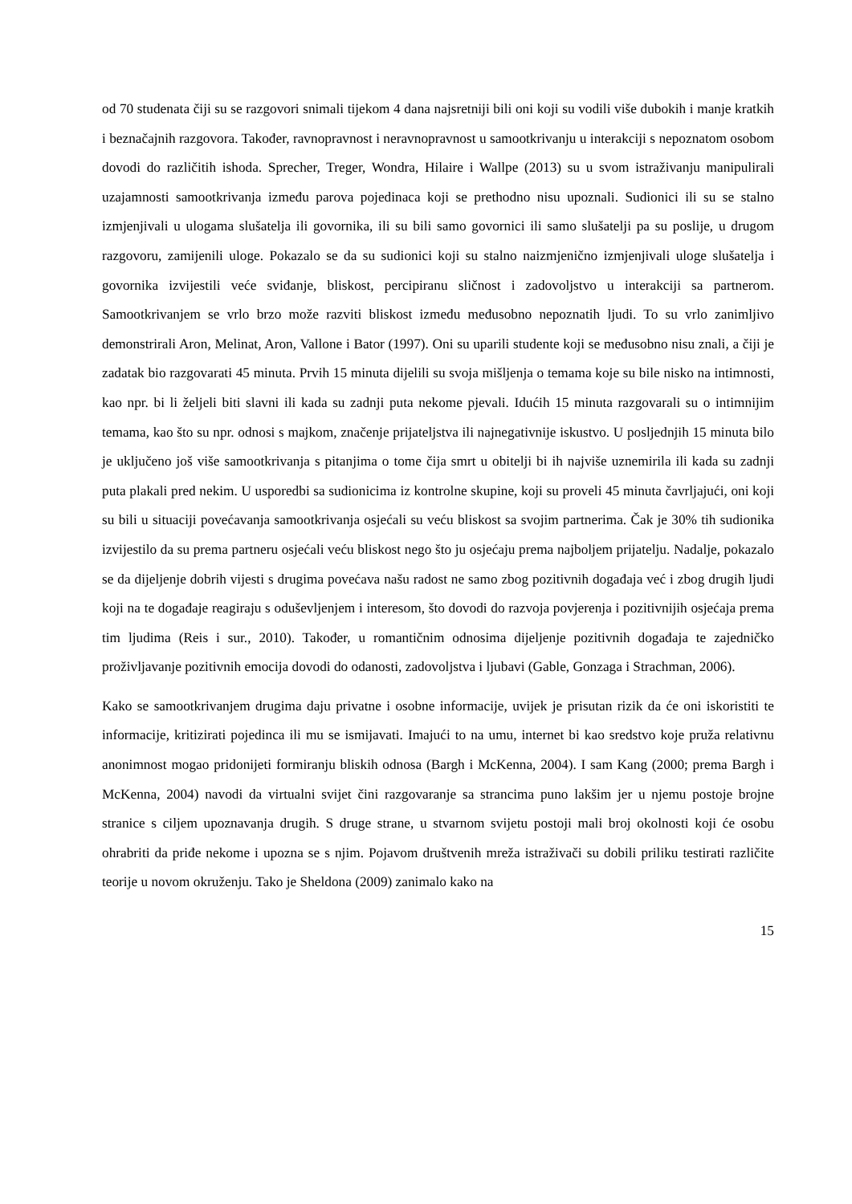od 70 studenata čiji su se razgovori snimali tijekom 4 dana najsretniji bili oni koji su vodili više dubokih i manje kratkih i beznačajnih razgovora. Također, ravnopravnost i neravnopravnost u samootkrivanju u interakciji s nepoznatom osobom dovodi do različitih ishoda. Sprecher, Treger, Wondra, Hilaire i Wallpe (2013) su u svom istraživanju manipulirali uzajamnosti samootkrivanja između parova pojedinaca koji se prethodno nisu upoznali. Sudionici ili su se stalno izmjenjivali u ulogama slušatelja ili govornika, ili su bili samo govornici ili samo slušatelji pa su poslije, u drugom razgovoru, zamijenili uloge. Pokazalo se da su sudionici koji su stalno naizmjenično izmjenjivali uloge slušatelja i govornika izvijestili veće sviđanje, bliskost, percipiranu sličnost i zadovoljstvo u interakciji sa partnerom. Samootkrivanjem se vrlo brzo može razviti bliskost između međusobno nepoznatih ljudi. To su vrlo zanimljivo demonstrirali Aron, Melinat, Aron, Vallone i Bator (1997). Oni su uparili studente koji se međusobno nisu znali, a čiji je zadatak bio razgovarati 45 minuta. Prvih 15 minuta dijelili su svoja mišljenja o temama koje su bile nisko na intimnosti, kao npr. bi li željeli biti slavni ili kada su zadnji puta nekome pjevali. Idućih 15 minuta razgovarali su o intimnijim temama, kao što su npr. odnosi s majkom, značenje prijateljstva ili najnegativnije iskustvo. U posljednjih 15 minuta bilo je uključeno još više samootkrivanja s pitanjima o tome čija smrt u obitelji bi ih najviše uznemirila ili kada su zadnji puta plakali pred nekim. U usporedbi sa sudionicima iz kontrolne skupine, koji su proveli 45 minuta čavrljajući, oni koji su bili u situaciji povećavanja samootkrivanja osjećali su veću bliskost sa svojim partnerima. Čak je 30% tih sudionika izvijestilo da su prema partneru osjećali veću bliskost nego što ju osjećaju prema najboljem prijatelju. Nadalje, pokazalo se da dijeljenje dobrih vijesti s drugima povećava našu radost ne samo zbog pozitivnih događaja već i zbog drugih ljudi koji na te događaje reagiraju s oduševljenjem i interesom, što dovodi do razvoja povjerenja i pozitivnijih osjećaja prema tim ljudima (Reis i sur., 2010). Također, u romantičnim odnosima dijeljenje pozitivnih događaja te zajedničko proživljavanje pozitivnih emocija dovodi do odanosti, zadovoljstva i ljubavi (Gable, Gonzaga i Strachman, 2006).
Kako se samootkrivanjem drugima daju privatne i osobne informacije, uvijek je prisutan rizik da će oni iskoristiti te informacije, kritizirati pojedinca ili mu se ismijavati. Imajući to na umu, internet bi kao sredstvo koje pruža relativnu anonimnost mogao pridonijeti formiranju bliskih odnosa (Bargh i McKenna, 2004). I sam Kang (2000; prema Bargh i McKenna, 2004) navodi da virtualni svijet čini razgovaranje sa strancima puno lakšim jer u njemu postoje brojne stranice s ciljem upoznavanja drugih. S druge strane, u stvarnom svijetu postoji mali broj okolnosti koji će osobu ohrabriti da priđe nekome i upozna se s njim. Pojavom društvenih mreža istraživači su dobili priliku testirati različite teorije u novom okruženju. Tako je Sheldona (2009) zanimalo kako na
15